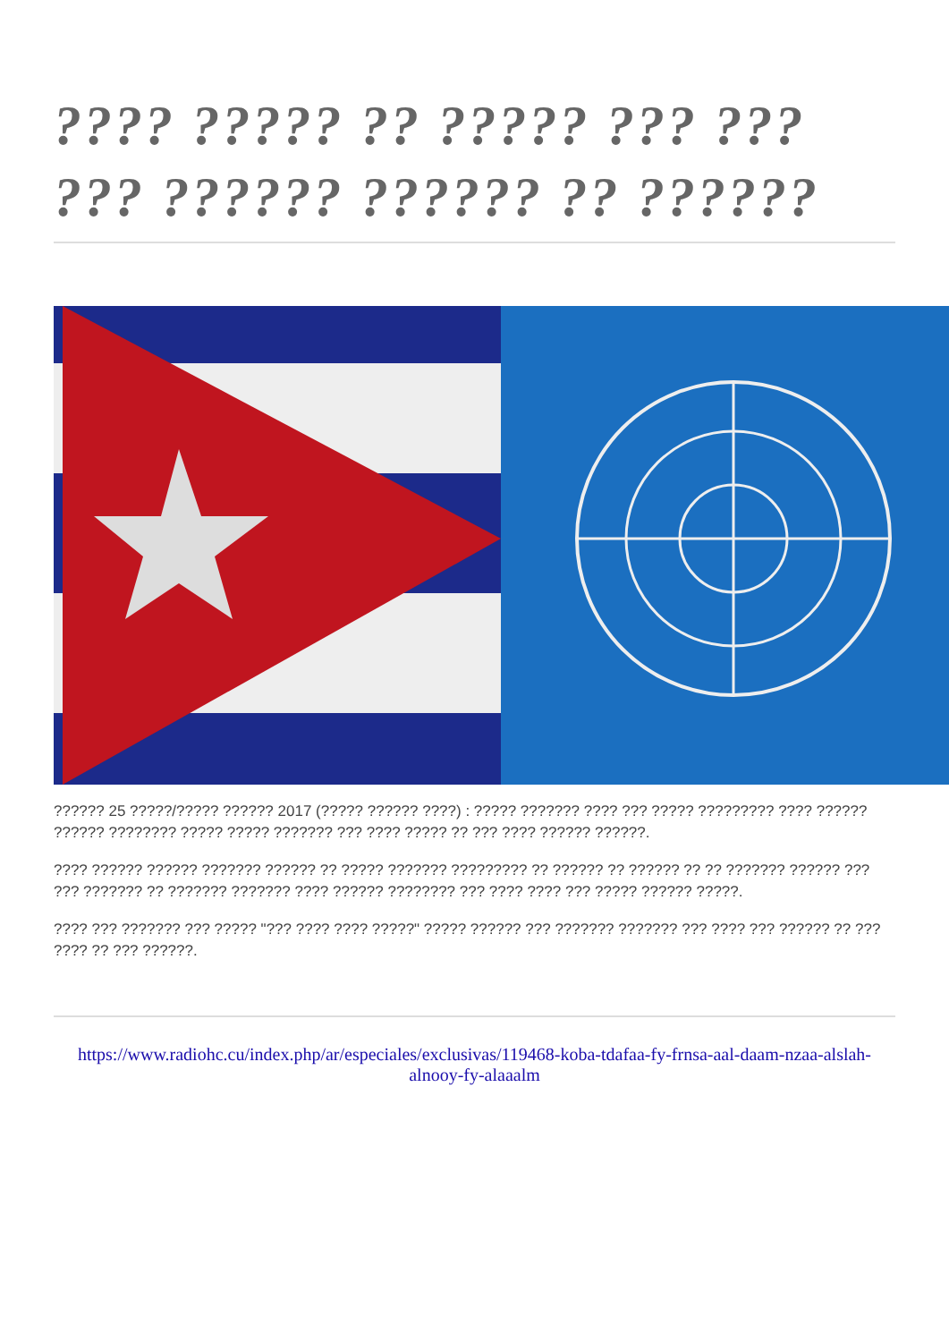???? ????? ?? ????? ??? ??? ??? ?????? ?????? ?? ??????
?????? 25 ?????/????? ?????? 2017 (????? ?????? ????) : ????? ??????? ???? ??? ????? ????????? ???? ?????? ?????? ???????? ????? ????? ??????? ??? ???? ????? ?? ??? ???? ?????? ??????.
???? ?????? ?????? ??????? ?????? ?? ????? ??????? ????????? ?? ?????? ?? ?????? ?? ?? ??????? ?????? ??? ??? ??????? ?? ??????? ??????? ???? ?????? ???????? ??? ???? ???? ??? ????? ?????? ?????.
???? ??? ??????? ??? ????? "??? ???? ???? ?????" ????? ?????? ??? ??????? ??????? ??? ???? ??? ?????? ?? ??? ???? ?? ??? ??????.
https://www.radiohc.cu/index.php/ar/especiales/exclusivas/119468-koba-tdafaa-fy-frnsa-aal-daam-nzaa-alslah-alnooy-fy-alaaalm